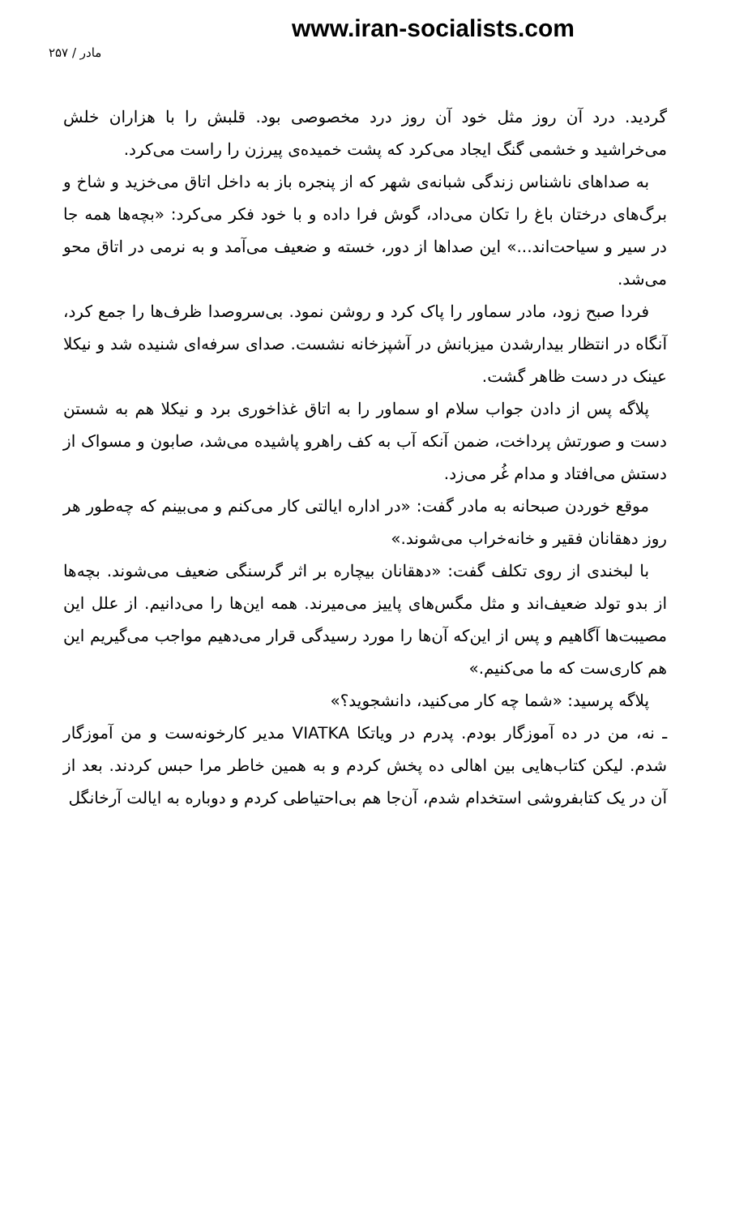www.iran-socialists.com
مادر / ۲۵۷
گردید. درد آن روز مثل خود آن روز درد مخصوصی بود. قلبش را با هزاران خلش می‌خراشید و خشمی گنگ ایجاد می‌کرد که پشت خمیده‌ی پیرزن را راست می‌کرد.
به صداهای ناشناس زندگی شبانه‌ی شهر که از پنجره باز به داخل اتاق می‌خزید و شاخ و برگ‌های درختان باغ را تکان می‌داد، گوش فرا داده و با خود فکر می‌کرد: «بچه‌ها همه جا در سیر و سیاحت‌اند...» این صداها از دور، خسته و ضعیف می‌آمد و به نرمی در اتاق محو می‌شد.
فردا صبح زود، مادر سماور را پاک کرد و روشن نمود. بی‌سروصدا ظرف‌ها را جمع کرد، آنگاه در انتظار بیدارشدن میزبانش در آشپزخانه نشست. صدای سرفه‌ای شنیده شد و نیکلا عینک در دست ظاهر گشت.
پلاگه پس از دادن جواب سلام او سماور را به اتاق غذاخوری برد و نیکلا هم به شستن دست و صورتش پرداخت، ضمن آنکه آب به کف راهرو پاشیده می‌شد، صابون و مسواک از دستش می‌افتاد و مدام غُر می‌زد.
موقع خوردن صبحانه به مادر گفت: «در اداره ایالتی کار می‌کنم و می‌بینم که چه‌طور هر روز دهقانان فقیر و خانه‌خراب می‌شوند.»
با لبخندی از روی تکلف گفت: «دهقانان بیچاره بر اثر گرسنگی ضعیف می‌شوند. بچه‌ها از بدو تولد ضعیف‌اند و مثل مگس‌های پاییز می‌میرند. همه این‌ها را می‌دانیم. از علل این مصیبت‌ها آگاهیم و پس از این‌که آن‌ها را مورد رسیدگی قرار می‌دهیم مواجب می‌گیریم این هم کاری‌ست که ما می‌کنیم.»
پلاگه پرسید: «شما چه کار می‌کنید، دانشجوید؟»
ـ نه، من در ده آموزگار بودم. پدرم در ویاتکا VIATKA مدیر کارخونه‌ست و من آموزگار شدم. لیکن کتاب‌هایی بین اهالی ده پخش کردم و به همین خاطر مرا حبس کردند. بعد از آن در یک کتابفروشی استخدام شدم، آن‌جا هم بی‌احتیاطی کردم و دوباره به ایالت آرخانگل